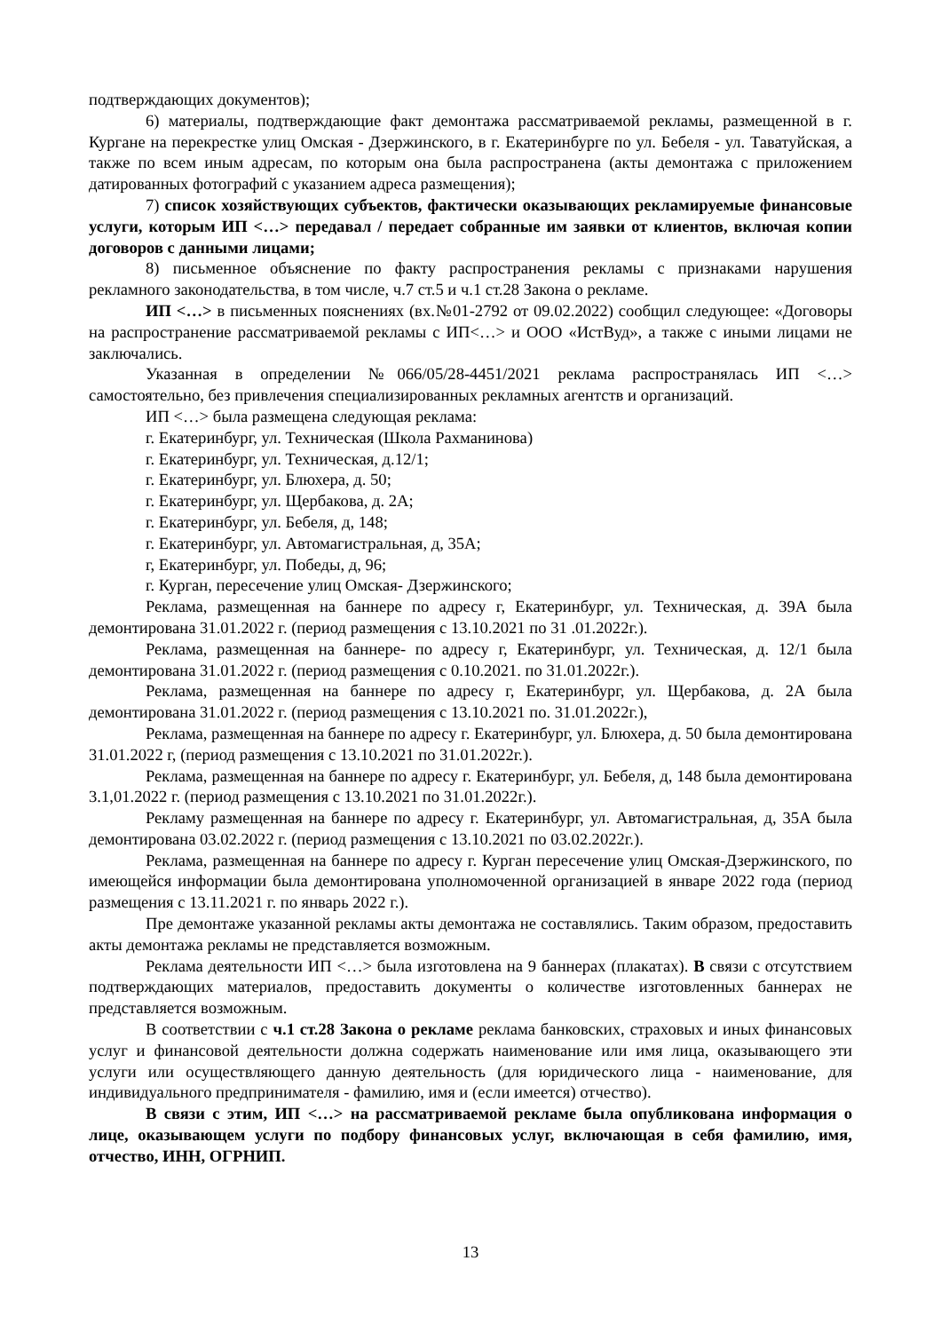подтверждающих документов);
6) материалы, подтверждающие факт демонтажа рассматриваемой рекламы, размещенной в г. Кургане на перекрестке улиц Омская - Дзержинского, в г. Екатеринбурге по ул. Бебеля - ул. Таватуйская, а также по всем иным адресам, по которым она была распространена (акты демонтажа с приложением датированных фотографий с указанием адреса размещения);
7) список хозяйствующих субъектов, фактически оказывающих рекламируемые финансовые услуги, которым ИП <…> передавал / передает собранные им заявки от клиентов, включая копии договоров с данными лицами;
8) письменное объяснение по факту распространения рекламы с признаками нарушения рекламного законодательства, в том числе, ч.7 ст.5 и ч.1 ст.28 Закона о рекламе.
ИП <…> в письменных пояснениях (вх.№01-2792 от 09.02.2022) сообщил следующее: «Договоры на распространение рассматриваемой рекламы с ИП<…> и ООО «ИстВуд», а также с иными лицами не заключались.
Указанная в определении №066/05/28-4451/2021 реклама распространялась ИП <…> самостоятельно, без привлечения специализированных рекламных агентств и организаций.
ИП <…> была размещена следующая реклама:
г. Екатеринбург, ул. Техническая (Школа Рахманинова)
г. Екатеринбург, ул. Техническая, д.12/1;
г. Екатеринбург, ул. Блюхера, д. 50;
г. Екатеринбург, ул. Щербакова, д. 2А;
г. Екатеринбург, ул. Бебеля, д, 148;
г. Екатеринбург, ул. Автомагистральная, д, 35А;
г, Екатеринбург, ул. Победы, д, 96;
г. Курган, пересечение улиц Омская- Дзержинского;
Реклама, размещенная на баннере по адресу г, Екатеринбург, ул. Техническая, д. 39А была демонтирована 31.01.2022 г. (период размещения с 13.10.2021 по 31 .01.2022г.).
Реклама, размещенная на баннере- по адресу г, Екатеринбург, ул. Техническая, д. 12/1 была демонтирована 31.01.2022 г. (период размещения с 0.10.2021. по 31.01.2022г.).
Реклама, размещенная на баннере по адресу г, Екатеринбург, ул. Щербакова, д. 2А была демонтирована 31.01.2022 г. (период размещения с 13.10.2021 по. 31.01.2022г.),
Реклама, размещенная на баннере по адресу г. Екатеринбург, ул. Блюхера, д. 50 была демонтирована 31.01.2022 г, (период размещения с 13.10.2021 по 31.01.2022г.).
Реклама, размещенная на баннере по адресу г. Екатеринбург, ул. Бебеля, д, 148 была демонтирована 3.1,01.2022 г. (период размещения с 13.10.2021 по 31.01.2022г.).
Рекламу размещенная на баннере по адресу г. Екатеринбург, ул. Автомагистральная, д, 35А была демонтирована 03.02.2022 г. (период размещения с 13.10.2021 по 03.02.2022г.).
Реклама, размещенная на баннере по адресу г. Курган пересечение улиц Омская-Дзержинского, по имеющейся информации была демонтирована уполномоченной организацией в январе 2022 года (период размещения с 13.11.2021 г. по январь 2022 г.).
Пре демонтаже указанной рекламы акты демонтажа не составлялись. Таким образом, предоставить акты демонтажа рекламы не представляется возможным.
Реклама деятельности ИП <…> была изготовлена на 9 баннерах (плакатах). В связи с отсутствием подтверждающих материалов, предоставить документы о количестве изготовленных баннерах не представляется возможным.
В соответствии с ч.1 ст.28 Закона о рекламе реклама банковских, страховых и иных финансовых услуг и финансовой деятельности должна содержать наименование или имя лица, оказывающего эти услуги или осуществляющего данную деятельность (для юридического лица - наименование, для индивидуального предпринимателя - фамилию, имя и (если имеется) отчество).
В связи с этим, ИП <…> на рассматриваемой рекламе была опубликована информация о лице, оказывающем услуги по подбору финансовых услуг, включающая в себя фамилию, имя, отчество, ИНН, ОГРНИП.
13